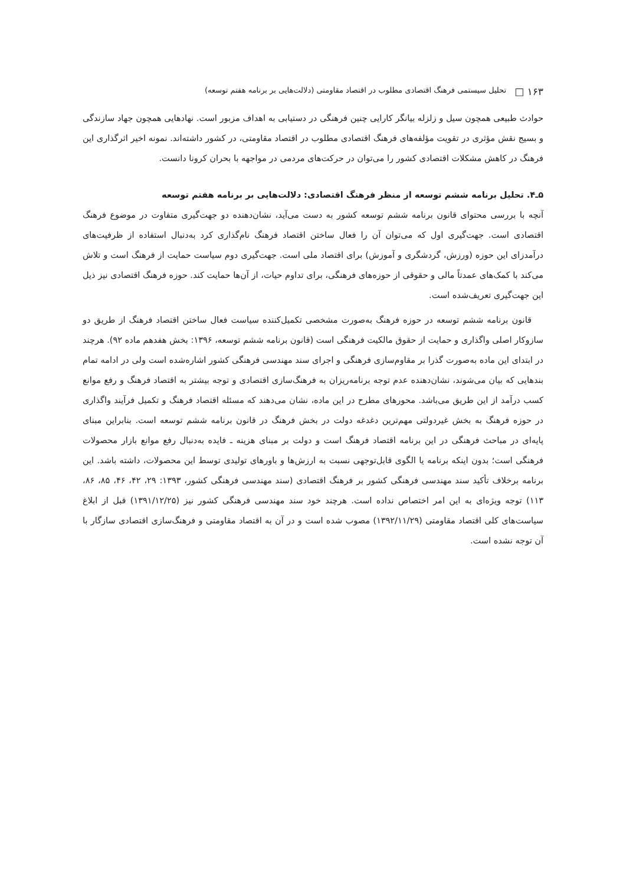۱۶۳ □ تحلیل سیستمی فرهنگ اقتصادی مطلوب در اقتصاد مقاومتی (دلالت‌هایی بر برنامه هفتم توسعه)
حوادث طبیعی همچون سیل و زلزله بیانگر کارایی چنین فرهنگی در دستیابی به اهداف مزبور است. نهادهایی همچون جهاد سازندگی و بسیج نقش مؤثری در تقویت مؤلفه‌های فرهنگ اقتصادی مطلوب در اقتصاد مقاومتی، در کشور داشته‌اند. نمونه اخیر اثرگذاری این فرهنگ در کاهش مشکلات اقتصادی کشور را می‌توان در حرکت‌های مردمی در مواجهه با بحران کرونا دانست.
۵ـ۴. تحلیل برنامه ششم توسعه از منظر فرهنگ اقتصادی: دلالت‌هایی بر برنامه هفتم توسعه
آنچه با بررسی محتوای قانون برنامه ششم توسعه کشور به دست می‌آید، نشان‌دهنده دو جهت‌گیری متفاوت در موضوع فرهنگ اقتصادی است. جهت‌گیری اول که می‌توان آن را فعال ساختن اقتصاد فرهنگ نام‌گذاری کرد به‌دنبال استفاده از ظرفیت‌های درآمدزای این حوزه (ورزش، گردشگری و آموزش) برای اقتصاد ملی است. جهت‌گیری دوم سیاست حمایت از فرهنگ است و تلاش می‌کند با کمک‌های عمدتاً مالی و حقوقی از حوزه‌های فرهنگی، برای تداوم حیات، از آن‌ها حمایت کند. حوزه فرهنگ اقتصادی نیز ذیل این جهت‌گیری تعریف‌شده است.
قانون برنامه ششم توسعه در حوزه فرهنگ به‌صورت مشخصی تکمیل‌کننده سیاست فعال ساختن اقتصاد فرهنگ از طریق دو سازوکار اصلی واگذاری و حمایت از حقوق مالکیت فرهنگی است (قانون برنامه ششم توسعه، ۱۳۹۶: بخش هفدهم ماده ۹۲). هرچند در ابتدای این ماده به‌صورت گذرا بر مقاوم‌سازی فرهنگی و اجرای سند مهندسی فرهنگی کشور اشاره‌شده است ولی در ادامه تمام بندهایی که بیان می‌شوند، نشان‌دهنده عدم توجه برنامه‌ریزان به فرهنگ‌سازی اقتصادی و توجه بیشتر به اقتصاد فرهنگ و رفع موانع کسب درآمد از این طریق می‌باشد. محورهای مطرح در این ماده، نشان می‌دهند که مسئله اقتصاد فرهنگ و تکمیل فرآیند واگذاری در حوزه فرهنگ به بخش غیردولتی مهم‌ترین دغدغه دولت در بخش فرهنگ در قانون برنامه ششم توسعه است. بنابراین مبنای پایه‌ای در مباحث فرهنگی در این برنامه اقتصاد فرهنگ است و دولت بر مبنای هزینه ـ فایده به‌دنبال رفع موانع بازار محصولات فرهنگی است؛ بدون اینکه برنامه یا الگوی قابل‌توجهی نسبت به ارزش‌ها و باورهای تولیدی توسط این محصولات، داشته باشد. این برنامه برخلاف تأکید سند مهندسی فرهنگی کشور بر فرهنگ اقتصادی (سند مهندسی فرهنگی کشور، ۱۳۹۳: ۲۹، ۴۲، ۴۶، ۸۵، ۸۶، ۱۱۳) توجه ویژه‌ای به این امر اختصاص نداده است. هرچند خود سند مهندسی فرهنگی کشور نیز (۱۳۹۱/۱۲/۲۵) قبل از ابلاغ سیاست‌های کلی اقتصاد مقاومتی (۱۳۹۲/۱۱/۲۹) مصوب شده است و در آن به اقتصاد مقاومتی و فرهنگ‌سازی اقتصادی سازگار با آن توجه نشده است.